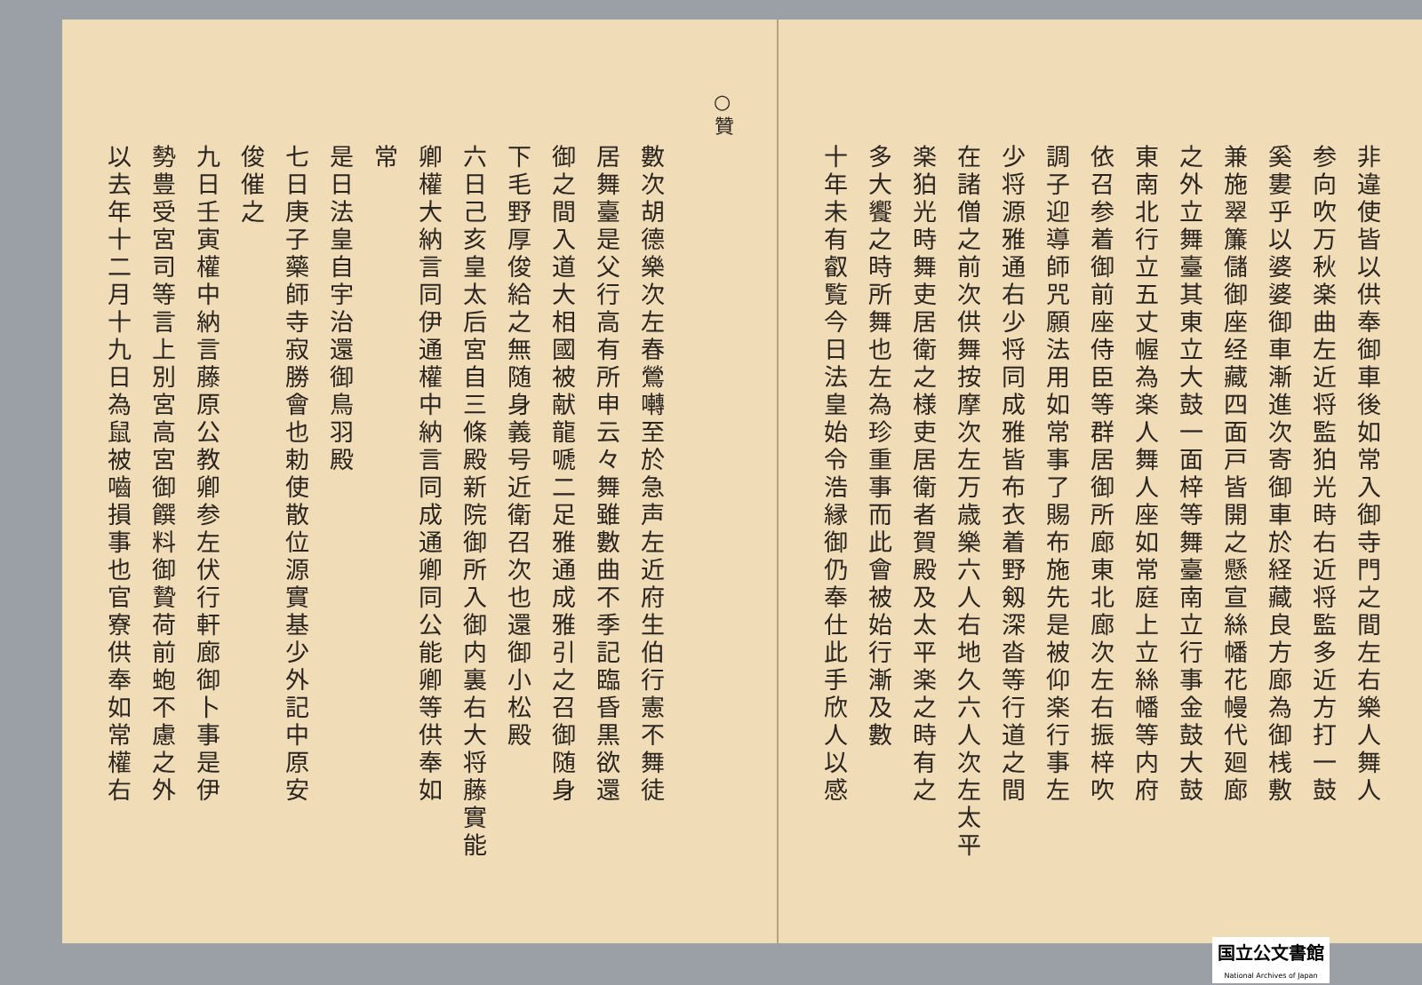○贊
數次胡德樂次左春鶯囀至於急声左近府生伯行憲不舞徒
居舞臺是父行高有所申云々舞雖數曲不季記臨昏黒欲還
御之間入道大相國被献龍嗁二足雅通成雅引之召御随身
下毛野厚俊給之無随身義号近衛召次也還御小松殿
六日己亥皇太后宮自三條殿新院御所入御内裏右大将藤實能
卿權大納言同伊通權中納言同成通卿同公能卿等供奉如
常
是日法皇自宇治還御鳥羽殿
七日庚子藥師寺寂勝會也勅使散位源實基少外記中原安
俊催之
九日壬寅權中納言藤原公教卿参左伏行軒廊御卜事是伊
勢豊受宮司等言上別宮高宮御饌料御贄荷前蚫不慮之外
以去年十二月十九日為鼠被嚙損事也官寮供奉如常權右
非違使皆以供奉御車後如常入御寺門之間左右樂人舞人
参向吹万秋楽曲左近将監狛光時右近将監多近方打一鼓
奚婁乎以婆婆御車漸進次寄御車於経藏良方廊為御桟敷
兼施翠簾儲御座经藏四面戸皆開之懸宣絲幡花幔代廻廊
之外立舞臺其東立大鼓一面梓等舞臺南立行事金鼓大鼓
東南北行立五丈幄為楽人舞人座如常庭上立絲幡等内府
依召参着御前座侍臣等群居御所廊東北廊次左右振梓吹
調子迎導師咒願法用如常事了賜布施先是被仰楽行事左
少将源雅通右少将同成雅皆布衣着野剱深沓等行道之間
在諸僧之前次供舞按摩次左万歳樂六人右地久六人次左太平
楽狛光時舞吏居衛之様吏居衛者賀殿及太平楽之時有之
多大饗之時所舞也左為珍重事而此會被始行漸及數
十年未有叡覧今日法皇始令浩縁御仍奉仕此手欣人以感
国立公文書館
National Archives of Japan